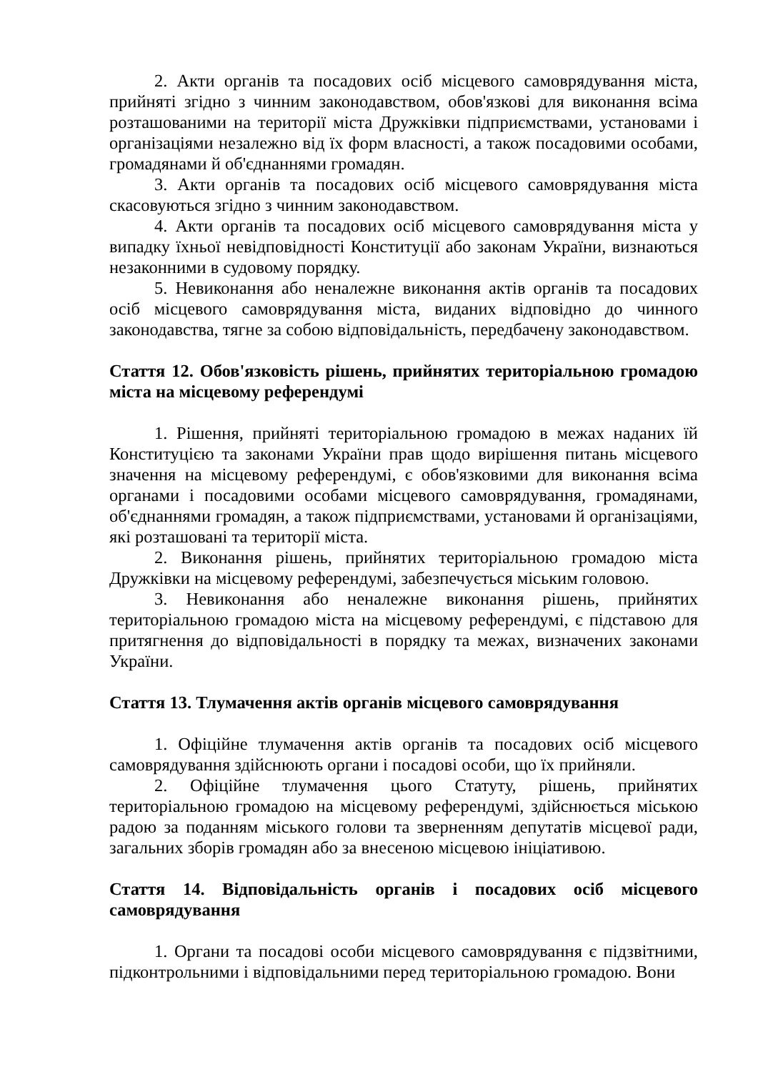2. Акти органів та посадових осіб місцевого самоврядування міста, прийняті згідно з чинним законодавством, обов'язкові для виконання всіма розташованими на території міста Дружківки підприємствами, установами і організаціями незалежно від їх форм власності, а також посадовими особами, громадянами й об'єднаннями громадян.
3. Акти органів та посадових осіб місцевого самоврядування міста скасовуються згідно з чинним законодавством.
4. Акти органів та посадових осіб місцевого самоврядування міста у випадку їхньої невідповідності Конституції або законам України, визнаються незаконними в судовому порядку.
5. Невиконання або неналежне виконання актів органів та посадових осіб місцевого самоврядування міста, виданих відповідно до чинного законодавства, тягне за собою відповідальність, передбачену законодавством.
Стаття 12. Обов'язковість рішень, прийнятих територіальною громадою міста на місцевому референдумі
1. Рішення, прийняті територіальною громадою в межах наданих їй Конституцією та законами України прав щодо вирішення питань місцевого значення на місцевому референдумі, є обов'язковими для виконання всіма органами і посадовими особами місцевого самоврядування, громадянами, об'єднаннями громадян, а також підприємствами, установами й організаціями, які розташовані та території міста.
2. Виконання рішень, прийнятих територіальною громадою міста Дружківки на місцевому референдумі, забезпечується міським головою.
3. Невиконання або неналежне виконання рішень, прийнятих територіальною громадою міста на місцевому референдумі, є підставою для притягнення до відповідальності в порядку та межах, визначених законами України.
Стаття 13. Тлумачення актів органів місцевого самоврядування
1. Офіційне тлумачення актів органів та посадових осіб місцевого самоврядування здійснюють органи і посадові особи, що їх прийняли.
2. Офіційне тлумачення цього Статуту, рішень, прийнятих територіальною громадою на місцевому референдумі, здійснюється міською радою за поданням міського голови та зверненням депутатів місцевої ради, загальних зборів громадян або за внесеною місцевою ініціативою.
Стаття 14. Відповідальність органів і посадових осіб місцевого самоврядування
1. Органи та посадові особи місцевого самоврядування є підзвітними, підконтрольними і відповідальними перед територіальною громадою. Вони